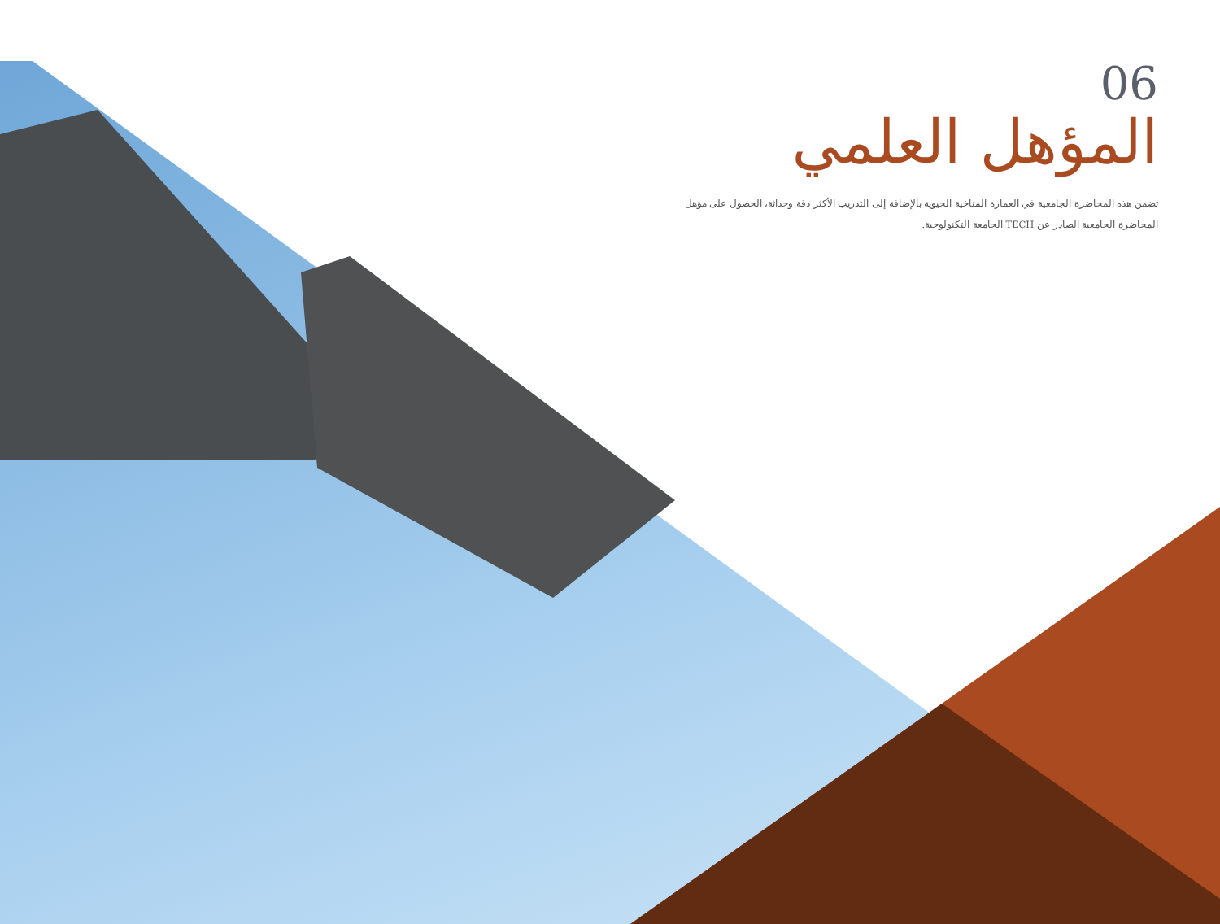06
المؤهل العلمي
تضمن هذه المحاضرة الجامعية في العمارة المناخية الحيوية بالإضافة إلى التدريب الأكثر دقة وحداثة، الحصول على مؤهل المحاضرة الجامعية الصادر عن TECH الجامعة التكنولوجية.